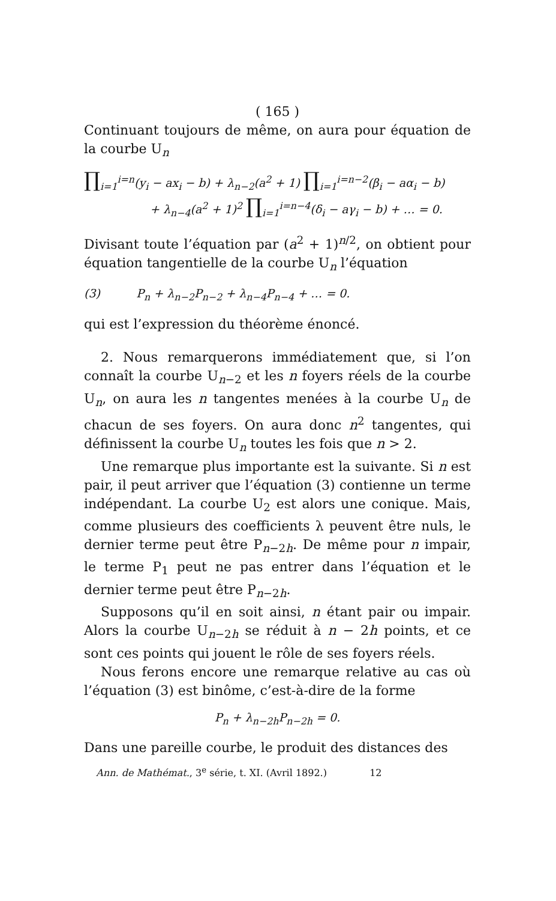( 165 )
Continuant toujours de même, on aura pour équation de la courbe U<sub>n</sub>
∏<sub>i=1</sub><sup>i=n</sup>(y<sub>i</sub> − ax<sub>i</sub> − b) + λ<sub>n−2</sub>(a<sup>2</sup> + 1) ∏<sub>i=1</sub><sup>i=n−2</sup>(β<sub>i</sub> − aα<sub>i</sub> − b)
+ λ<sub>n−4</sub>(a<sup>2</sup> + 1)<sup>2</sup> ∏<sub>i=1</sub><sup>i=n−4</sup>(δ<sub>i</sub> − aγ<sub>i</sub> − b) + … = 0.
Divisant toute l’équation par (a<sup>2</sup> + 1)<sup>n/2</sup>, on obtient pour équation tangentielle de la courbe U<sub>n</sub> l’équation
(3) P<sub>n</sub> + λ<sub>n−2</sub>P<sub>n−2</sub> + λ<sub>n−4</sub>P<sub>n−4</sub> + … = 0.
qui est l’expression du théorème énoncé.
2. Nous remarquerons immédiatement que, si l’on connaît la courbe U<sub>n−2</sub> et les n foyers réels de la courbe U<sub>n</sub>, on aura les n tangentes menées à la courbe U<sub>n</sub> de chacun de ses foyers. On aura donc n<sup>2</sup> tangentes, qui définissent la courbe U<sub>n</sub> toutes les fois que n > 2.
Une remarque plus importante est la suivante. Si n est pair, il peut arriver que l’équation (3) contienne un terme indépendant. La courbe U<sub>2</sub> est alors une conique. Mais, comme plusieurs des coefficients λ peuvent être nuls, le dernier terme peut être P<sub>n−2h</sub>. De même pour n impair, le terme P<sub>1</sub> peut ne pas entrer dans l’équation et le dernier terme peut être P<sub>n−2h</sub>.
Supposons qu’il en soit ainsi, n étant pair ou impair. Alors la courbe U<sub>n−2h</sub> se réduit à n − 2h points, et ce sont ces points qui jouent le rôle de ses foyers réels.
Nous ferons encore une remarque relative au cas où l’équation (3) est binôme, c’est-à-dire de la forme
P<sub>n</sub> + λ<sub>n−2h</sub>P<sub>n−2h</sub> = 0.
Dans une pareille courbe, le produit des distances des
Ann. de Mathémat., 3<sup>e</sup> série, t. XI. (Avril 1892.) 12